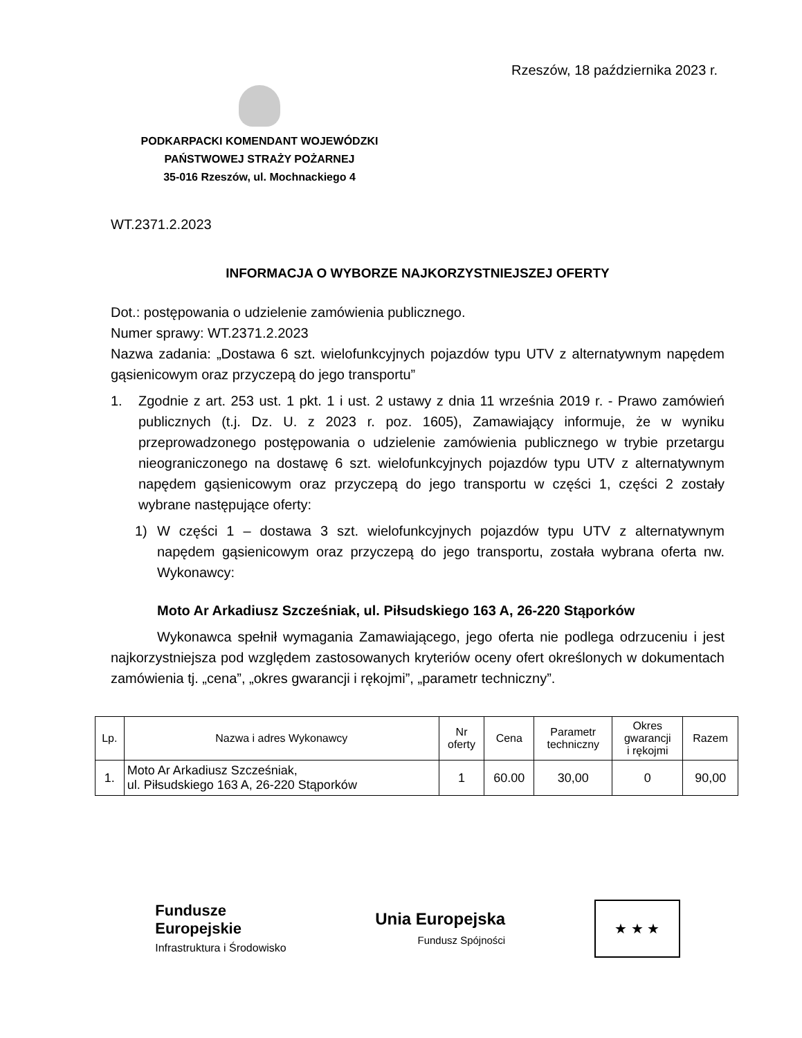Rzeszów, 18 października 2023 r.
PODKARPACKI KOMENDANT WOJEWÓDZKI
PAŃSTWOWEJ STRAŻY POŻARNEJ
35-016 Rzeszów, ul. Mochnackiego 4
WT.2371.2.2023
INFORMACJA O WYBORZE NAJKORZYSTNIEJSZEJ OFERTY
Dot.: postępowania o udzielenie zamówienia publicznego.
Numer sprawy: WT.2371.2.2023
Nazwa zadania: „Dostawa 6 szt. wielofunkcyjnych pojazdów typu UTV z alternatywnym napędem gąsienicowym oraz przyczepą do jego transportu”
1. Zgodnie z art. 253 ust. 1 pkt. 1 i ust. 2 ustawy z dnia 11 września 2019 r. - Prawo zamówień publicznych (t.j. Dz. U. z 2023 r. poz. 1605), Zamawiający informuje, że w wyniku przeprowadzonego postępowania o udzielenie zamówienia publicznego w trybie przetargu nieograniczonego na dostawę 6 szt. wielofunkcyjnych pojazdów typu UTV z alternatywnym napędem gąsienicowym oraz przyczepą do jego transportu w części 1, części 2 zostały wybrane następujące oferty:
1) W części 1 – dostawa 3 szt. wielofunkcyjnych pojazdów typu UTV z alternatywnym napędem gąsienicowym oraz przyczepą do jego transportu, została wybrana oferta nw. Wykonawcy:
Moto Ar Arkadiusz Szcześniak, ul. Piłsudskiego 163 A, 26-220 Stąporków
Wykonawca spełnił wymagania Zamawiającego, jego oferta nie podlega odrzuceniu i jest najkorzystniejsza pod względem zastosowanych kryteriów oceny ofert określonych w dokumentach zamówienia tj. „cena”, „okres gwarancji i rękojmi”, „parametr techniczny”.
| Lp. | Nazwa i adres Wykonawcy | Nr oferty | Cena | Parametr techniczny | Okres gwarancji i rękojmi | Razem |
| --- | --- | --- | --- | --- | --- | --- |
| 1. | Moto Ar Arkadiusz Szcześniak, ul. Piłsudskiego 163 A, 26-220 Stąporków | 1 | 60.00 | 30,00 | 0 | 90,00 |
Fundusze
Europejskie
Infrastruktura i Środowisko
Unia Europejska
Fundusz Spójności
★ ★ ★